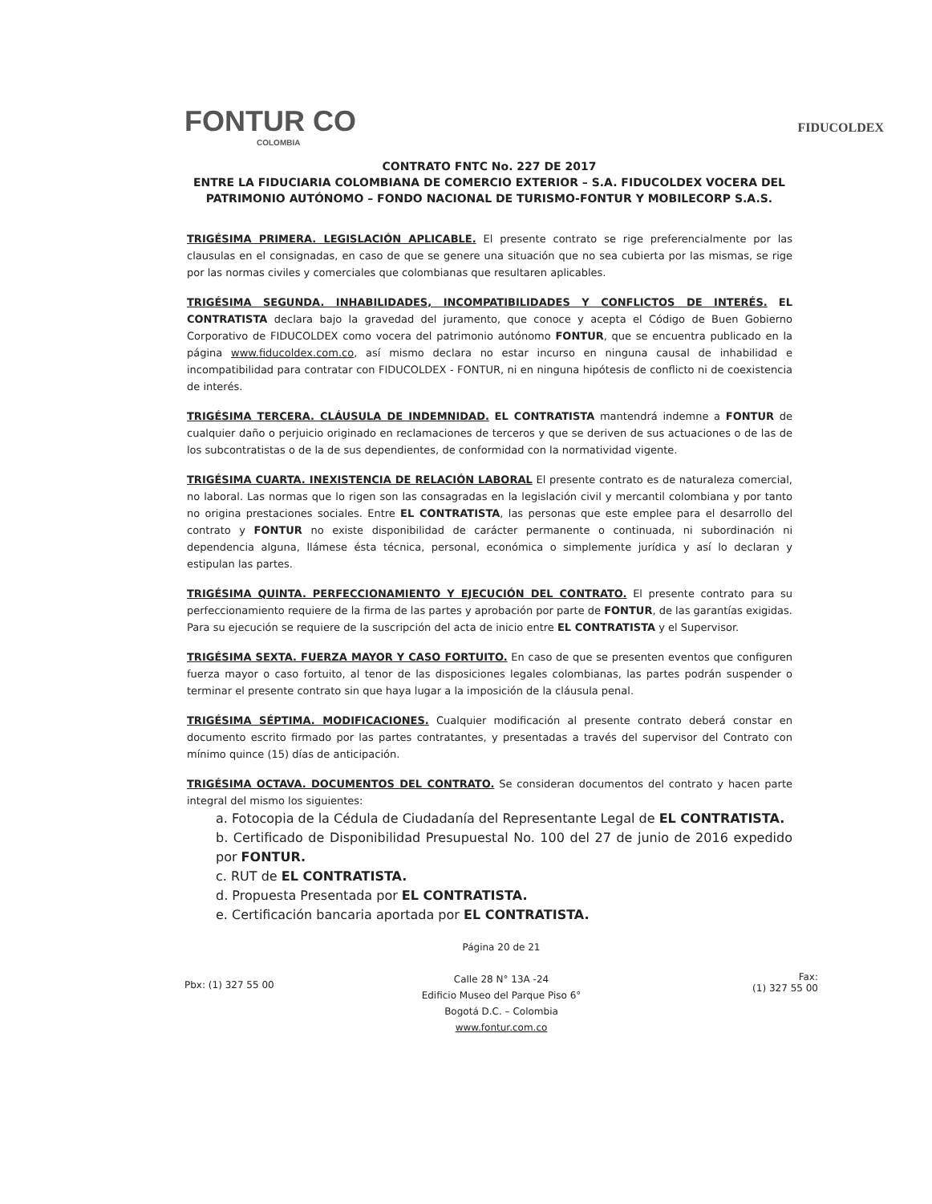FONTUR CO
COLOMBIA
FIDUCOLDEX
CONTRATO FNTC No. 227 DE 2017
ENTRE LA FIDUCIARIA COLOMBIANA DE COMERCIO EXTERIOR – S.A. FIDUCOLDEX VOCERA DEL PATRIMONIO AUTÓNOMO – FONDO NACIONAL DE TURISMO-FONTUR Y MOBILECORP S.A.S.
TRIGÉSIMA PRIMERA. LEGISLACIÓN APLICABLE. El presente contrato se rige preferencialmente por las clausulas en el consignadas, en caso de que se genere una situación que no sea cubierta por las mismas, se rige por las normas civiles y comerciales que colombianas que resultaren aplicables.
TRIGÉSIMA SEGUNDA. INHABILIDADES, INCOMPATIBILIDADES Y CONFLICTOS DE INTERÉS. EL CONTRATISTA declara bajo la gravedad del juramento, que conoce y acepta el Código de Buen Gobierno Corporativo de FIDUCOLDEX como vocera del patrimonio autónomo FONTUR, que se encuentra publicado en la página www.fiducoldex.com.co, así mismo declara no estar incurso en ninguna causal de inhabilidad e incompatibilidad para contratar con FIDUCOLDEX - FONTUR, ni en ninguna hipótesis de conflicto ni de coexistencia de interés.
TRIGÉSIMA TERCERA. CLÁUSULA DE INDEMNIDAD. EL CONTRATISTA mantendrá indemne a FONTUR de cualquier daño o perjuicio originado en reclamaciones de terceros y que se deriven de sus actuaciones o de las de los subcontratistas o de la de sus dependientes, de conformidad con la normatividad vigente.
TRIGÉSIMA CUARTA. INEXISTENCIA DE RELACIÓN LABORAL El presente contrato es de naturaleza comercial, no laboral. Las normas que lo rigen son las consagradas en la legislación civil y mercantil colombiana y por tanto no origina prestaciones sociales. Entre EL CONTRATISTA, las personas que este emplee para el desarrollo del contrato y FONTUR no existe disponibilidad de carácter permanente o continuada, ni subordinación ni dependencia alguna, llámese ésta técnica, personal, económica o simplemente jurídica y así lo declaran y estipulan las partes.
TRIGÉSIMA QUINTA. PERFECCIONAMIENTO Y EJECUCIÓN DEL CONTRATO. El presente contrato para su perfeccionamiento requiere de la firma de las partes y aprobación por parte de FONTUR, de las garantías exigidas. Para su ejecución se requiere de la suscripción del acta de inicio entre EL CONTRATISTA y el Supervisor.
TRIGÉSIMA SEXTA. FUERZA MAYOR Y CASO FORTUITO. En caso de que se presenten eventos que configuren fuerza mayor o caso fortuito, al tenor de las disposiciones legales colombianas, las partes podrán suspender o terminar el presente contrato sin que haya lugar a la imposición de la cláusula penal.
TRIGÉSIMA SÉPTIMA. MODIFICACIONES. Cualquier modificación al presente contrato deberá constar en documento escrito firmado por las partes contratantes, y presentadas a través del supervisor del Contrato con mínimo quince (15) días de anticipación.
TRIGÉSIMA OCTAVA. DOCUMENTOS DEL CONTRATO. Se consideran documentos del contrato y hacen parte integral del mismo los siguientes:
a. Fotocopia de la Cédula de Ciudadanía del Representante Legal de EL CONTRATISTA.
b. Certificado de Disponibilidad Presupuestal No. 100 del 27 de junio de 2016 expedido por FONTUR.
c. RUT de EL CONTRATISTA.
d. Propuesta Presentada por EL CONTRATISTA.
e. Certificación bancaria aportada por EL CONTRATISTA.
Pbx: (1) 327 55 00
Página 20 de 21
Calle 28 N° 13A -24
Edificio Museo del Parque Piso 6°
Bogotá D.C. – Colombia
www.fontur.com.co
Fax:
(1) 327 55 00